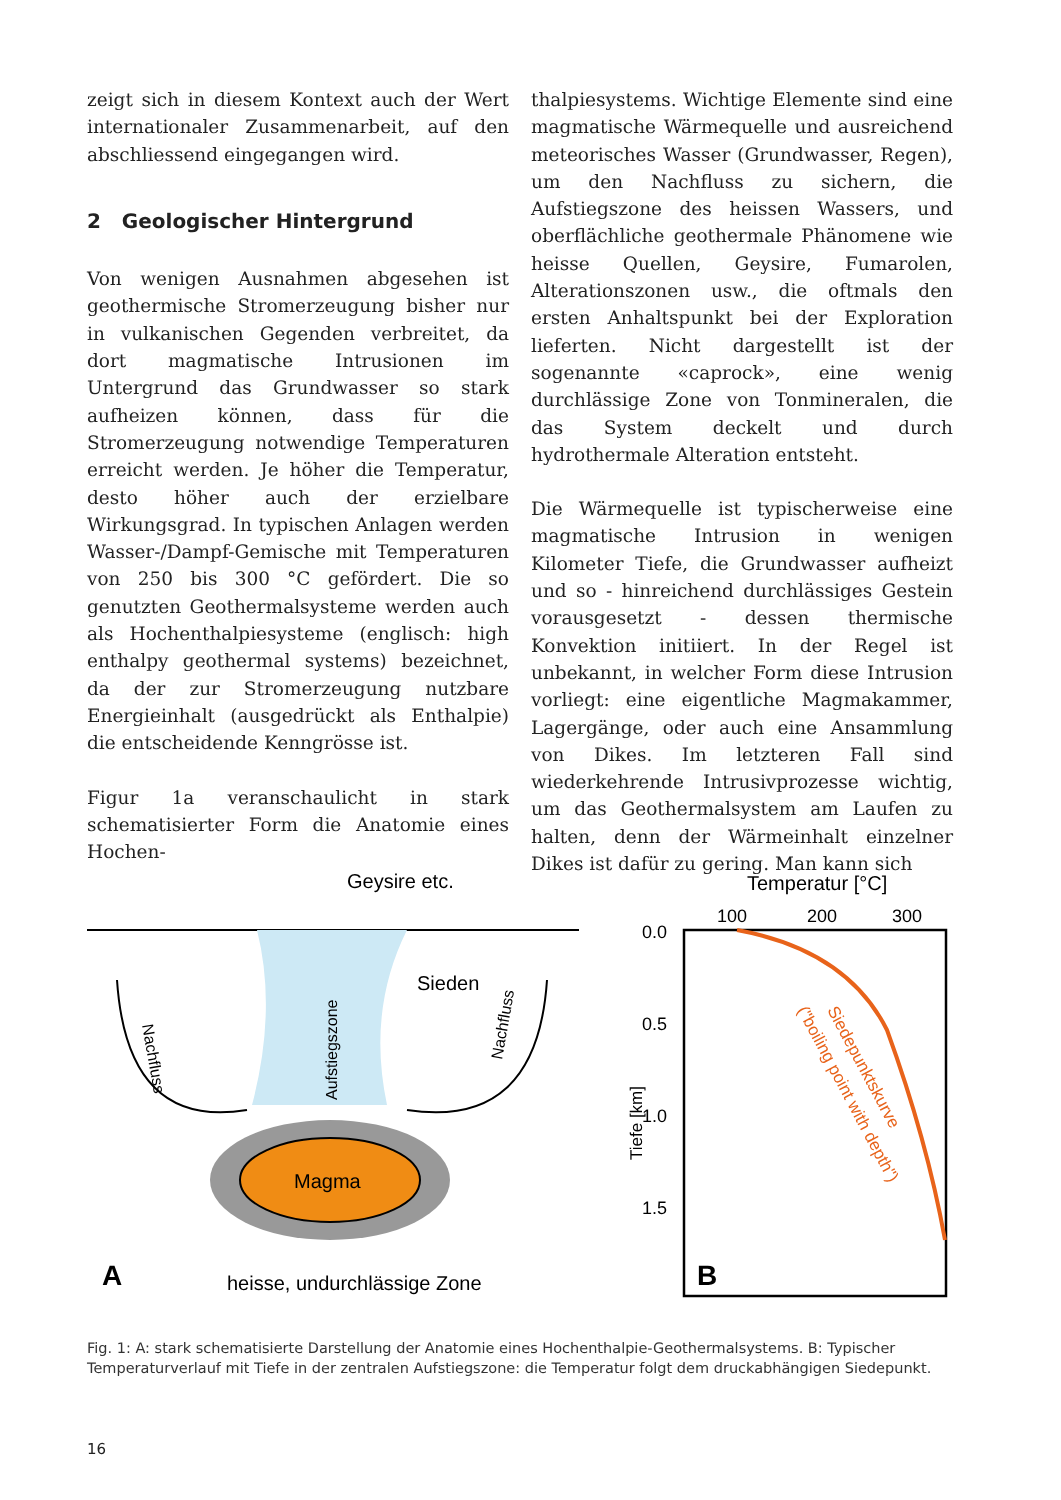zeigt sich in diesem Kontext auch der Wert internationaler Zusammenarbeit, auf den abschliessend eingegangen wird.
2 Geologischer Hintergrund
Von wenigen Ausnahmen abgesehen ist geothermische Stromerzeugung bisher nur in vulkanischen Gegenden verbreitet, da dort magmatische Intrusionen im Untergrund das Grundwasser so stark aufheizen können, dass für die Stromerzeugung notwendige Temperaturen erreicht werden. Je höher die Temperatur, desto höher auch der erzielbare Wirkungsgrad. In typischen Anlagen werden Wasser-/Dampf-Gemische mit Temperaturen von 250 bis 300 °C gefördert. Die so genutzten Geothermalsysteme werden auch als Hochenthalpiesysteme (englisch: high enthalpy geothermal systems) bezeichnet, da der zur Stromerzeugung nutzbare Energieinhalt (ausgedrückt als Enthalpie) die entscheidende Kenngrösse ist.
Figur 1a veranschaulicht in stark schematisierter Form die Anatomie eines Hochen-
thalpiesystems. Wichtige Elemente sind eine magmatische Wärmequelle und ausreichend meteorisches Wasser (Grundwasser, Regen), um den Nachfluss zu sichern, die Aufstiegszone des heissen Wassers, und oberflächliche geothermale Phänomene wie heisse Quellen, Geysire, Fumarolen, Alterationszonen usw., die oftmals den ersten Anhaltspunkt bei der Exploration lieferten. Nicht dargestellt ist der sogenannte «caprock», eine wenig durchlässige Zone von Tonmineralen, die das System deckelt und durch hydrothermale Alteration entsteht.
Die Wärmequelle ist typischerweise eine magmatische Intrusion in wenigen Kilometer Tiefe, die Grundwasser aufheizt und so - hinreichend durchlässiges Gestein vorausgesetzt - dessen thermische Konvektion initiiert. In der Regel ist unbekannt, in welcher Form diese Intrusion vorliegt: eine eigentliche Magmakammer, Lagergänge, oder auch eine Ansammlung von Dikes. Im letzteren Fall sind wiederkehrende Intrusivprozesse wichtig, um das Geothermalsystem am Laufen zu halten, denn der Wärmeinhalt einzelner Dikes ist dafür zu gering. Man kann sich
Geysire etc.
Magma
Sieden
Nachfluss
Nachfluss
Aufstiegszone
A
heisse, undurchlässige Zone
Temperatur [°C]
100
200
300
0.0
0.5
1.0
1.5
Tiefe [km]
Siedepunktskurve
("boiling point with depth")
B
Fig. 1: A: stark schematisierte Darstellung der Anatomie eines Hochenthalpie-Geothermalsystems. B: Typischer Temperaturverlauf mit Tiefe in der zentralen Aufstiegszone: die Temperatur folgt dem druckabhängigen Siedepunkt.
16